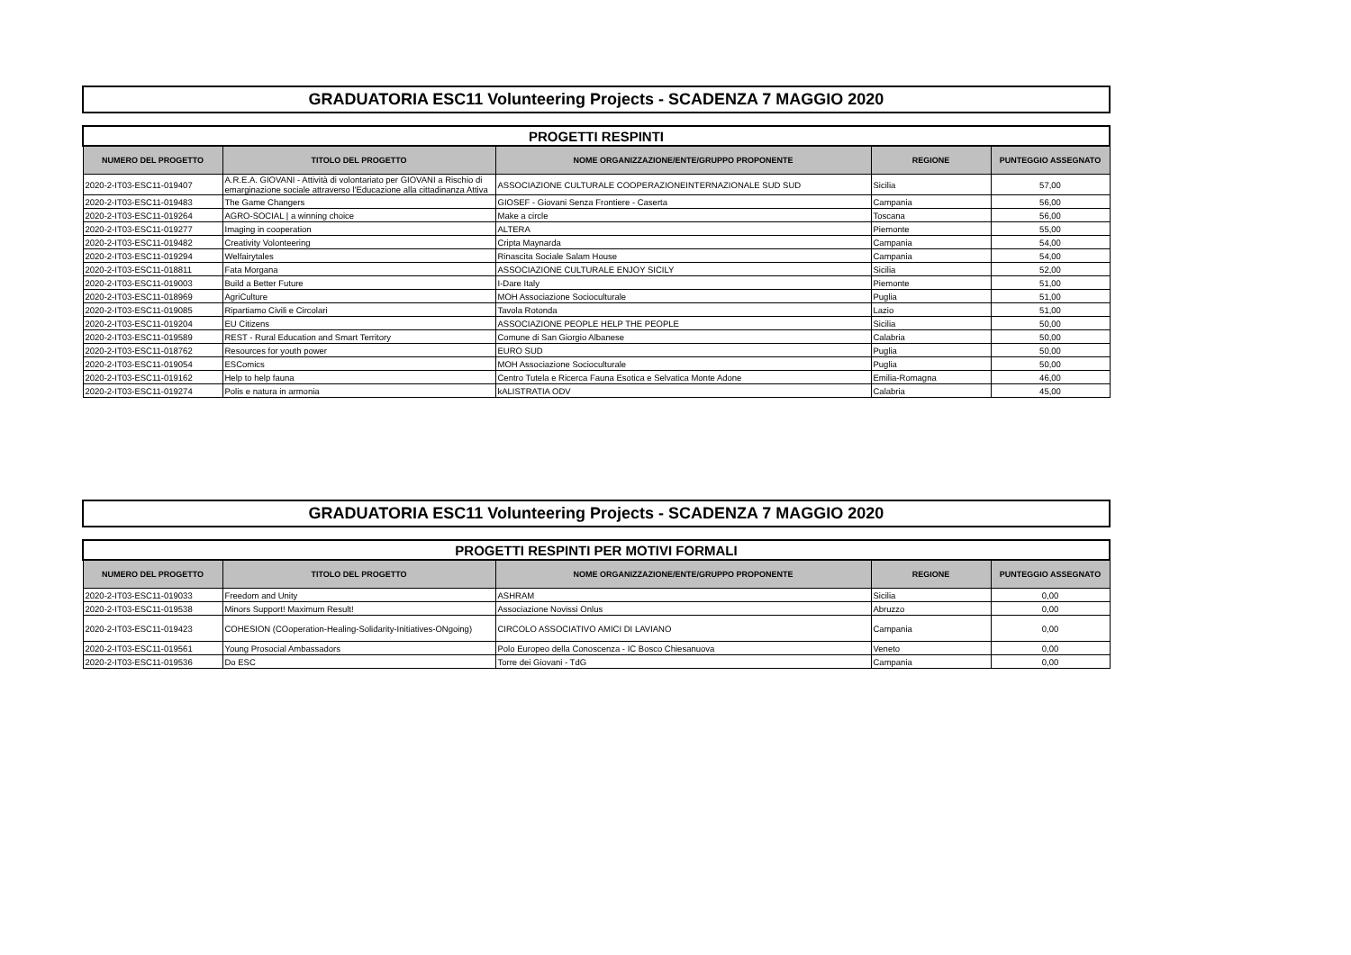GRADUATORIA ESC11 Volunteering Projects - SCADENZA 7 MAGGIO 2020
| PROGETTI RESPINTI | | | | |
| --- | --- | --- | --- | --- |
| NUMERO DEL PROGETTO | TITOLO DEL PROGETTO | NOME ORGANIZZAZIONE/ENTE/GRUPPO PROPONENTE | REGIONE | PUNTEGGIO ASSEGNATO |
| 2020-2-IT03-ESC11-019407 | A.R.E.A. GIOVANI - Attività di volontariato per GIOVANI a Rischio di emarginazione sociale attraverso l'Educazione alla cittadinanza Attiva | ASSOCIAZIONE CULTURALE COOPERAZIONEINTERNAZIONALE SUD SUD | Sicilia | 57,00 |
| 2020-2-IT03-ESC11-019483 | The Game Changers | GIOSEF - Giovani Senza Frontiere - Caserta | Campania | 56,00 |
| 2020-2-IT03-ESC11-019264 | AGRO-SOCIAL / a winning choice | Make a circle | Toscana | 56,00 |
| 2020-2-IT03-ESC11-019277 | Imaging in cooperation | ALTERA | Piemonte | 55,00 |
| 2020-2-IT03-ESC11-019482 | Creativity Volonteering | Cripta Maynarda | Campania | 54,00 |
| 2020-2-IT03-ESC11-019294 | Welfairytales | Rinascita Sociale Salam House | Campania | 54,00 |
| 2020-2-IT03-ESC11-018811 | Fata Morgana | ASSOCIAZIONE CULTURALE ENJOY SICILY | Sicilia | 52,00 |
| 2020-2-IT03-ESC11-019003 | Build a Better Future | I-Dare Italy | Piemonte | 51,00 |
| 2020-2-IT03-ESC11-018969 | AgriCulture | MOH Associazione Socioculturale | Puglia | 51,00 |
| 2020-2-IT03-ESC11-019085 | Ripartiamo Civili e Circolari | Tavola Rotonda | Lazio | 51,00 |
| 2020-2-IT03-ESC11-019204 | EU Citizens | ASSOCIAZIONE PEOPLE HELP THE PEOPLE | Sicilia | 50,00 |
| 2020-2-IT03-ESC11-019589 | REST - Rural Education and Smart Territory | Comune di San Giorgio Albanese | Calabria | 50,00 |
| 2020-2-IT03-ESC11-018762 | Resources for youth power | EURO SUD | Puglia | 50,00 |
| 2020-2-IT03-ESC11-019054 | ESComics | MOH Associazione Socioculturale | Puglia | 50,00 |
| 2020-2-IT03-ESC11-019162 | Help to help fauna | Centro Tutela e Ricerca Fauna Esotica e Selvatica Monte Adone | Emilia-Romagna | 46,00 |
| 2020-2-IT03-ESC11-019274 | Polis e natura in armonia | kALISTRATIA ODV | Calabria | 45,00 |
GRADUATORIA ESC11 Volunteering Projects - SCADENZA 7 MAGGIO 2020
| PROGETTI RESPINTI PER MOTIVI FORMALI | | | | |
| --- | --- | --- | --- | --- |
| NUMERO DEL PROGETTO | TITOLO DEL PROGETTO | NOME ORGANIZZAZIONE/ENTE/GRUPPO PROPONENTE | REGIONE | PUNTEGGIO ASSEGNATO |
| 2020-2-IT03-ESC11-019033 | Freedom and Unity | ASHRAM | Sicilia | 0,00 |
| 2020-2-IT03-ESC11-019538 | Minors Support! Maximum Result! | Associazione Novissi Onlus | Abruzzo | 0,00 |
| 2020-2-IT03-ESC11-019423 | COHESION (COoperation-Healing-Solidarity-Initiatives-ONgoing) | CIRCOLO ASSOCIATIVO AMICI DI LAVIANO | Campania | 0,00 |
| 2020-2-IT03-ESC11-019561 | Young Prosocial Ambassadors | Polo Europeo della Conoscenza - IC Bosco Chiesanuova | Veneto | 0,00 |
| 2020-2-IT03-ESC11-019536 | Do ESC | Torre dei Giovani - TdG | Campania | 0,00 |